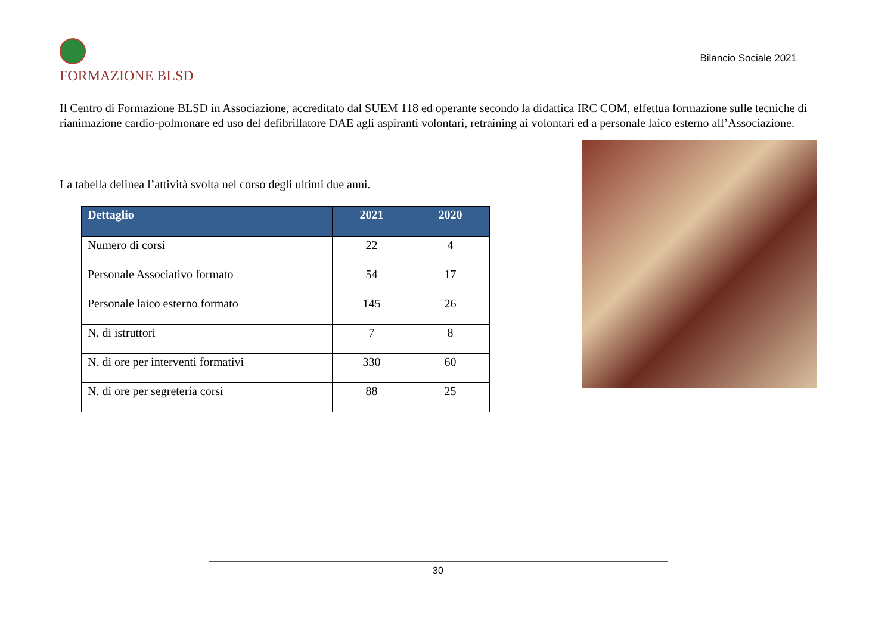Bilancio Sociale 2021
FORMAZIONE BLSD
Il Centro di Formazione BLSD in Associazione, accreditato dal SUEM 118 ed operante secondo la didattica IRC COM, effettua formazione sulle tecniche di rianimazione cardio-polmonare ed uso del defibrillatore DAE agli aspiranti volontari, retraining ai volontari ed a personale laico esterno all’Associazione.
La tabella delinea l’attività svolta nel corso degli ultimi due anni.
| Dettaglio | 2021 | 2020 |
| --- | --- | --- |
| Numero di corsi | 22 | 4 |
| Personale Associativo formato | 54 | 17 |
| Personale laico esterno formato | 145 | 26 |
| N. di istruttori | 7 | 8 |
| N. di ore per interventi formativi | 330 | 60 |
| N. di ore per segreteria corsi | 88 | 25 |
30